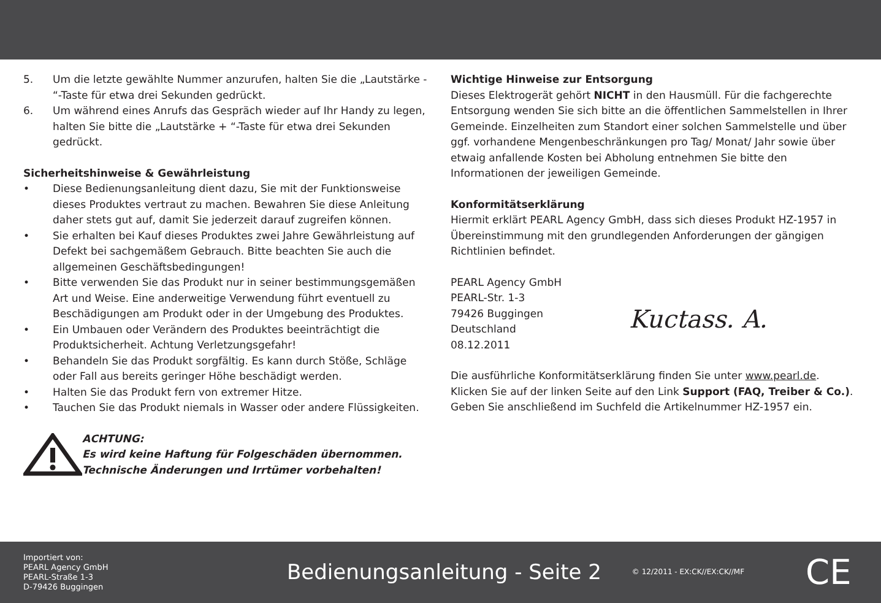5. Um die letzte gewählte Nummer anzurufen, halten Sie die „Lautstärke - “-Taste für etwa drei Sekunden gedrückt.
6. Um während eines Anrufs das Gespräch wieder auf Ihr Handy zu legen, halten Sie bitte die „Lautstärke + “-Taste für etwa drei Sekunden gedrückt.
Sicherheitshinweise & Gewährleistung
• Diese Bedienungsanleitung dient dazu, Sie mit der Funktionsweise dieses Produktes vertraut zu machen. Bewahren Sie diese Anleitung daher stets gut auf, damit Sie jederzeit darauf zugreifen können.
• Sie erhalten bei Kauf dieses Produktes zwei Jahre Gewährleistung auf Defekt bei sachgemäßem Gebrauch. Bitte beachten Sie auch die allgemeinen Geschäftsbedingungen!
• Bitte verwenden Sie das Produkt nur in seiner bestimmungsgemäßen Art und Weise. Eine anderweitige Verwendung führt eventuell zu Beschädigungen am Produkt oder in der Umgebung des Produktes.
• Ein Umbauen oder Verändern des Produktes beeinträchtigt die Produktsicherheit. Achtung Verletzungsgefahr!
• Behandeln Sie das Produkt sorgfältig. Es kann durch Stöße, Schläge oder Fall aus bereits geringer Höhe beschädigt werden.
• Halten Sie das Produkt fern von extremer Hitze.
• Tauchen Sie das Produkt niemals in Wasser oder andere Flüssigkeiten.
ACHTUNG:
Es wird keine Haftung für Folgeschäden übernommen.
Technische Änderungen und Irrtümer vorbehalten!
Wichtige Hinweise zur Entsorgung
Dieses Elektrogerät gehört NICHT in den Hausmüll. Für die fachgerechte Entsorgung wenden Sie sich bitte an die öffentlichen Sammelstellen in Ihrer Gemeinde. Einzelheiten zum Standort einer solchen Sammelstelle und über ggf. vorhandene Mengenbeschränkungen pro Tag/ Monat/ Jahr sowie über etwaig anfallende Kosten bei Abholung entnehmen Sie bitte den Informationen der jeweiligen Gemeinde.
Konformitätserklärung
Hiermit erklärt PEARL Agency GmbH, dass sich dieses Produkt HZ-1957 in Übereinstimmung mit den grundlegenden Anforderungen der gängigen Richtlinien befindet.
PEARL Agency GmbH
PEARL-Str. 1-3
79426 Buggingen
Deutschland
08.12.2011
Kuctass. A.
Die ausführliche Konformitätserklärung finden Sie unter www.pearl.de. Klicken Sie auf der linken Seite auf den Link Support (FAQ, Treiber & Co.). Geben Sie anschließend im Suchfeld die Artikelnummer HZ-1957 ein.
Importiert von:
PEARL Agency GmbH
PEARL-Straße 1-3
D-79426 Buggingen
Bedienungsanleitung - Seite 2
© 12/2011 - EX:CK//EX:CK//MF
CE